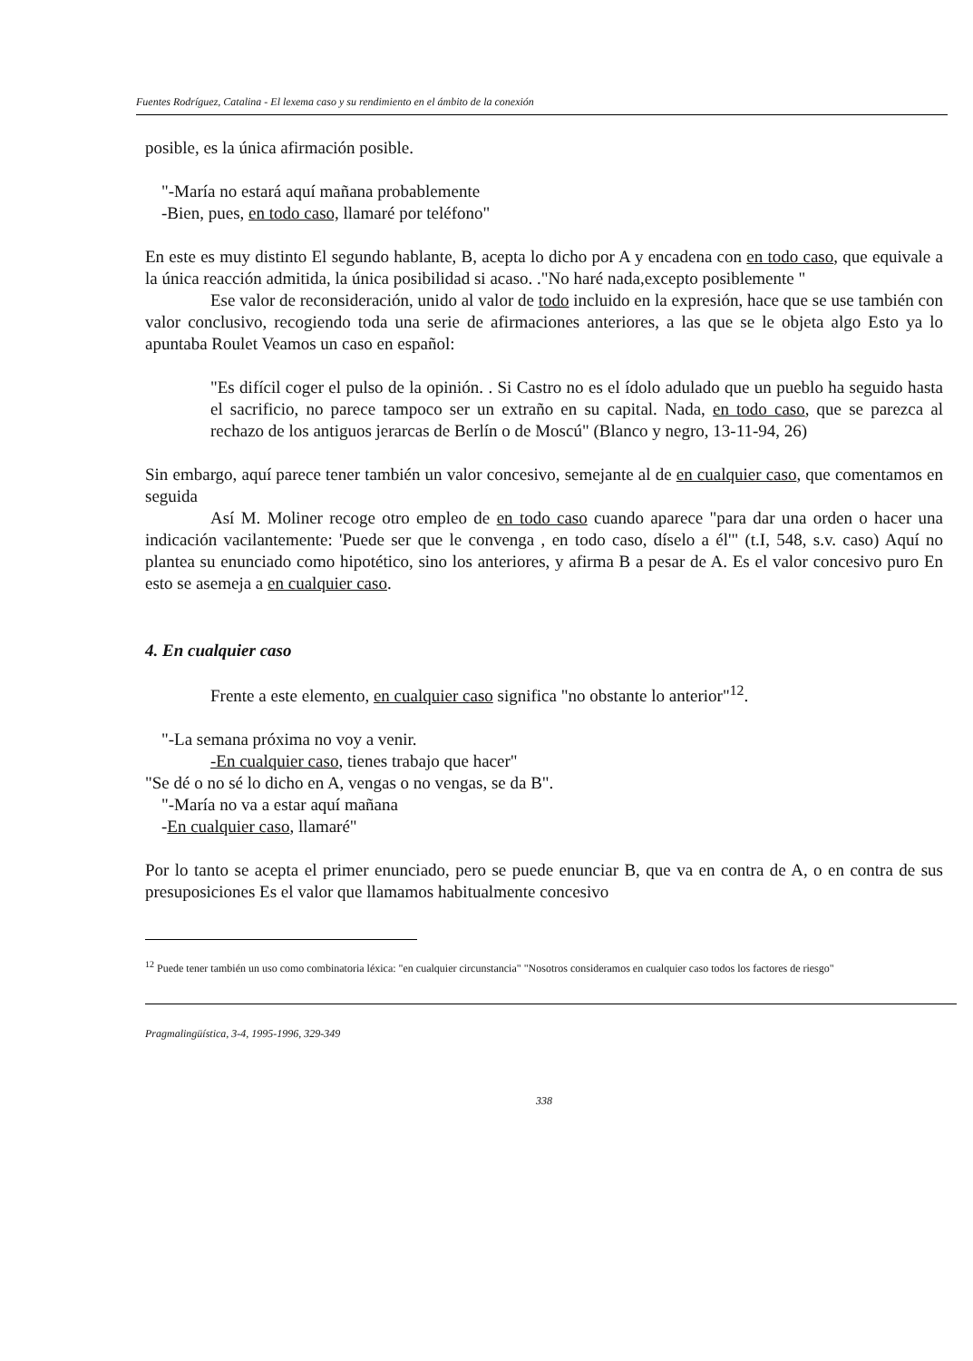Fuentes Rodríguez, Catalina - El lexema caso y su rendimiento en el ámbito de la conexión
posible, es la única afirmación posible.
"-María no estará aquí mañana probablemente
-Bien, pues, en todo caso, llamaré por teléfono"
En este es muy distinto El segundo hablante, B, acepta lo dicho por A y encadena con en todo caso, que equivale a la única reacción admitida, la única posibilidad si acaso. ."No haré nada,excepto posiblemente "
Ese valor de reconsideración, unido al valor de todo incluido en la expresión, hace que se use también con valor conclusivo, recogiendo toda una serie de afirmaciones anteriores, a las que se le objeta algo Esto ya lo apuntaba Roulet Veamos un caso en español:
"Es difícil coger el pulso de la opinión. . Si Castro no es el ídolo adulado que un pueblo ha seguido hasta el sacrificio, no parece tampoco ser un extraño en su capital. Nada, en todo caso, que se parezca al rechazo de los antiguos jerarcas de Berlín o de Moscú" (Blanco y negro, 13-11-94, 26)
Sin embargo, aquí parece tener también un valor concesivo, semejante al de en cualquier caso, que comentamos en seguida
Así M. Moliner recoge otro empleo de en todo caso cuando aparece "para dar una orden o hacer una indicación vacilantemente: 'Puede ser que le convenga , en todo caso, díselo a él'" (t.I, 548, s.v. caso) Aquí no plantea su enunciado como hipotético, sino los anteriores, y afirma B a pesar de A. Es el valor concesivo puro En esto se asemeja a en cualquier caso.
4. En cualquier caso
Frente a este elemento, en cualquier caso significa "no obstante lo anterior"<sup>12</sup>.
"-La semana próxima no voy a venir.
-En cualquier caso, tienes trabajo que hacer"
"Se dé o no sé lo dicho en A, vengas o no vengas, se da B".
"-María no va a estar aquí mañana
-En cualquier caso, llamaré"
Por lo tanto se acepta el primer enunciado, pero se puede enunciar B, que va en contra de A, o en contra de sus presuposiciones Es el valor que llamamos habitualmente concesivo
<sup>12</sup> Puede tener también un uso como combinatoria léxica: "en cualquier circunstancia" "Nosotros consideramos en cualquier caso todos los factores de riesgo"
Pragmalingüística, 3-4, 1995-1996, 329-349
338